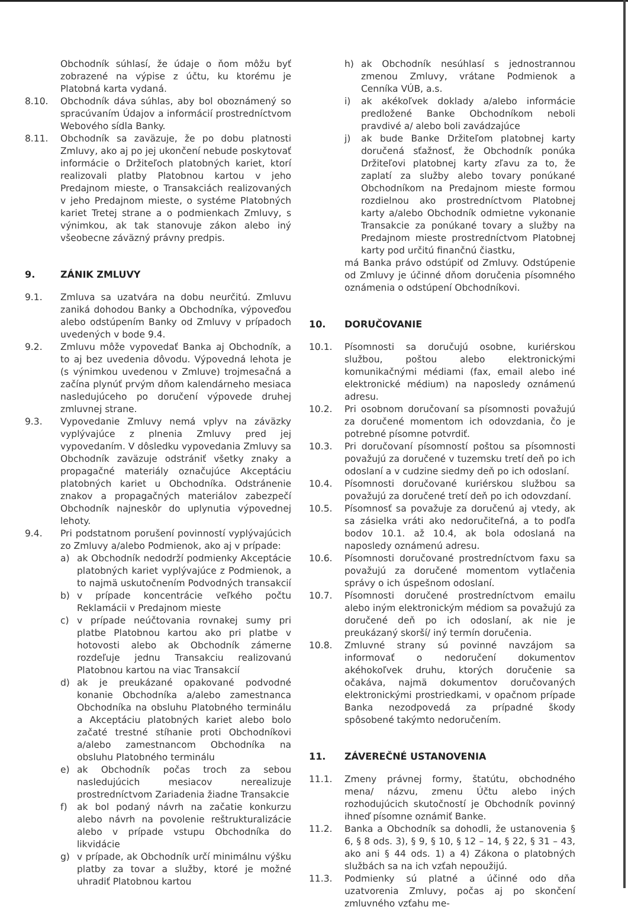Obchodník súhlasí, že údaje o ňom môžu byť zobrazené na výpise z účtu, ku ktorému je Platobná karta vydaná.
8.10. Obchodník dáva súhlas, aby bol oboznámený so spracúvaním Údajov a informácií prostredníctvom Webového sídla Banky.
8.11. Obchodník sa zaväzuje, že po dobu platnosti Zmluvy, ako aj po jej ukončení nebude poskytovať informácie o Držiteľoch platobných kariet, ktorí realizovali platby Platobnou kartou v jeho Predajnom mieste, o Transakciách realizovaných v jeho Predajnom mieste, o systéme Platobných kariet Tretej strane a o podmienkach Zmluvy, s výnimkou, ak tak stanovuje zákon alebo iný všeobecne záväzný právny predpis.
9. ZÁNIK ZMLUVY
9.1. Zmluva sa uzatvára na dobu neurčitú. Zmluvu zaniká dohodou Banky a Obchodníka, výpoveďou alebo odstúpením Banky od Zmluvy v prípadoch uvedených v bode 9.4.
9.2. Zmluvu môže vypovedať Banka aj Obchodník, a to aj bez uvedenia dôvodu. Výpovedná lehota je (s výnimkou uvedenou v Zmluve) trojmesačná a začína plynúť prvým dňom kalendárneho mesiaca nasledujúceho po doručení výpovede druhej zmluvnej strane.
9.3. Vypovedanie Zmluvy nemá vplyv na záväzky vyplývajúce z plnenia Zmluvy pred jej vypovedaním. V dôsledku vypovedania Zmluvy sa Obchodník zaväzuje odstrániť všetky znaky a propagačné materiály označujúce Akceptáciu platobných kariet u Obchodníka. Odstránenie znakov a propagačných materiálov zabezpečí Obchodník najneskôr do uplynutia výpovednej lehoty.
9.4. Pri podstatnom porušení povinností vyplývajúcich zo Zmluvy a/alebo Podmienok, ako aj v prípade:
a) ak Obchodník nedodrží podmienky Akceptácie platobných kariet vyplývajúce z Podmienok, a to najmä uskutočnením Podvodných transakcií
b) v prípade koncentrácie veľkého počtu Reklamácii v Predajnom mieste
c) v prípade neúčtovania rovnakej sumy pri platbe Platobnou kartou ako pri platbe v hotovosti alebo ak Obchodník zámerne rozdeľuje jednu Transakciu realizovanú Platobnou kartou na viac Transakcií
d) ak je preukázané opakované podvodné konanie Obchodníka a/alebo zamestnanca Obchodníka na obsluhu Platobného terminálu a Akceptáciu platobných kariet alebo bolo začaté trestné stíhanie proti Obchodníkovi a/alebo zamestnancom Obchodníka na obsluhu Platobného terminálu
e) ak Obchodník počas troch za sebou nasledujúcich mesiacov nerealizuje prostredníctvom Zariadenia žiadne Transakcie
f) ak bol podaný návrh na začatie konkurzu alebo návrh na povolenie reštrukturalizácie alebo v prípade vstupu Obchodníka do likvidácie
g) v prípade, ak Obchodník určí minimálnu výšku platby za tovar a služby, ktoré je možné uhradiť Platobnou kartou
h) ak Obchodník nesúhlasí s jednostrannou zmenou Zmluvy, vrátane Podmienok a Cenníka VÚB, a.s.
i) ak akékoľvek doklady a/alebo informácie predložené Banke Obchodníkom neboli pravdivé a/ alebo boli zavádzajúce
j) ak bude Banke Držiteľom platobnej karty doručená sťažnosť, že Obchodník ponúka Držiteľovi platobnej karty zľavu za to, že zaplatí za služby alebo tovary ponúkané Obchodníkom na Predajnom mieste formou rozdielnou ako prostredníctvom Platobnej karty a/alebo Obchodník odmietne vykonanie Transakcie za ponúkané tovary a služby na Predajnom mieste prostredníctvom Platobnej karty pod určitú finančnú čiastku,
má Banka právo odstúpiť od Zmluvy. Odstúpenie od Zmluvy je účinné dňom doručenia písomného oznámenia o odstúpení Obchodníkovi.
10. DORUČOVANIE
10.1. Písomnosti sa doručujú osobne, kuriérskou službou, poštou alebo elektronickými komunikačnými médiami (fax, email alebo iné elektronické médium) na naposledy oznámenú adresu.
10.2. Pri osobnom doručovaní sa písomnosti považujú za doručené momentom ich odovzdania, čo je potrebné písomne potvrdiť.
10.3. Pri doručovaní písomností poštou sa písomnosti považujú za doručené v tuzemsku tretí deň po ich odoslaní a v cudzine siedmy deň po ich odoslaní.
10.4. Písomnosti doručované kuriérskou službou sa považujú za doručené tretí deň po ich odovzdaní.
10.5. Písomnosť sa považuje za doručenú aj vtedy, ak sa zásielka vráti ako nedoručiteľná, a to podľa bodov 10.1. až 10.4, ak bola odoslaná na naposledy oznámenú adresu.
10.6. Písomnosti doručované prostredníctvom faxu sa považujú za doručené momentom vytlačenia správy o ich úspešnom odoslaní.
10.7. Písomnosti doručené prostredníctvom emailu alebo iným elektronickým médiom sa považujú za doručené deň po ich odoslaní, ak nie je preukázaný skorší/ iný termín doručenia.
10.8. Zmluvné strany sú povinné navzájom sa informovať o nedoručení dokumentov akéhokoľvek druhu, ktorých doručenie sa očakáva, najmä dokumentov doručovaných elektronickými prostriedkami, v opačnom prípade Banka nezodpovedá za prípadné škody spôsobené takýmto nedoručením.
11. ZÁVEREČNÉ USTANOVENIA
11.1. Zmeny právnej formy, štatútu, obchodného mena/ názvu, zmenu Účtu alebo iných rozhodujúcich skutočností je Obchodník povinný ihneď písomne oznámiť Banke.
11.2. Banka a Obchodník sa dohodli, že ustanovenia § 6, § 8 ods. 3), § 9, § 10, § 12 – 14, § 22, § 31 – 43, ako ani § 44 ods. 1) a 4) Zákona o platobných službách sa na ich vzťah nepoužijú.
11.3. Podmienky sú platné a účinné odo dňa uzatvorenia Zmluvy, počas aj po skončení zmluvného vzťahu me-